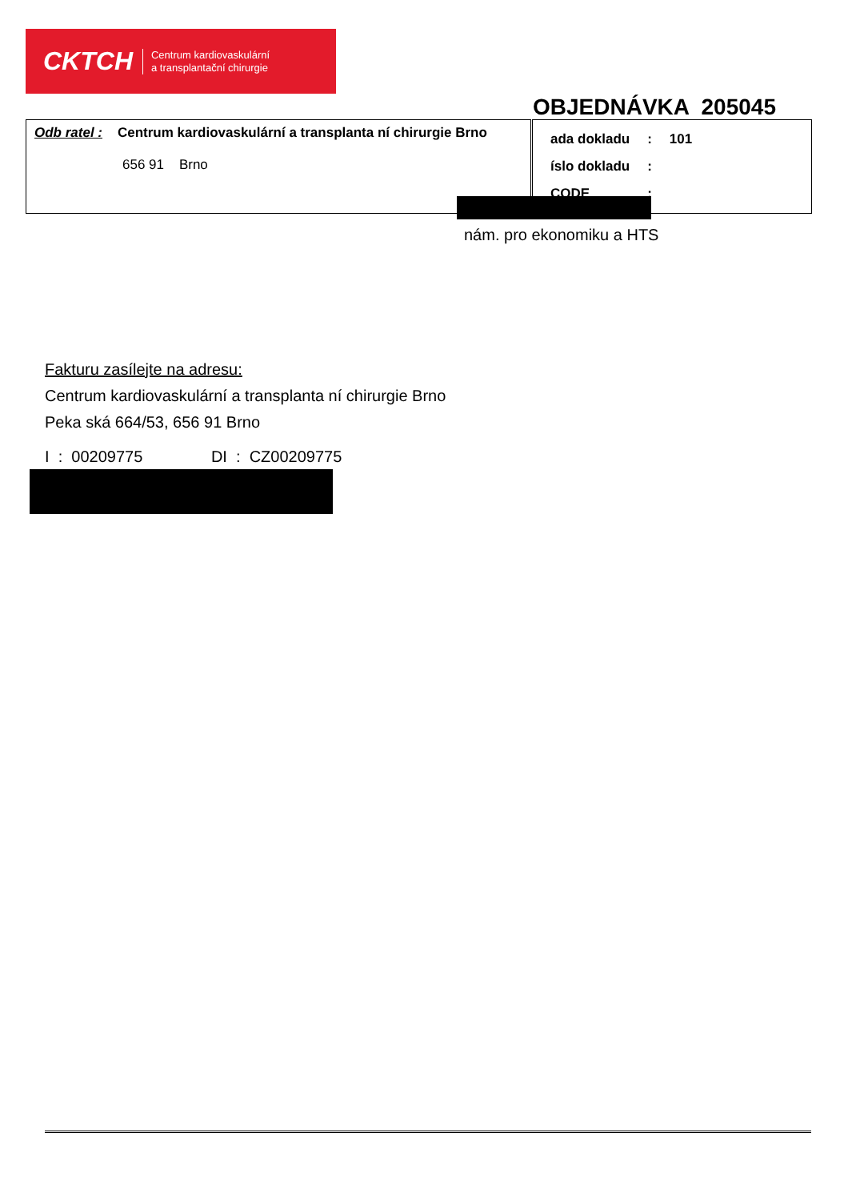CKTCH Centrum kardiovaskulární
a transplantační chirurgie
OBJEDNÁVKA 205045
| Odb ratel : Centrum kardiovaskulární a transplanta ní chirurgie Brno 656 91 Brno | / ada dokladu / : / 101 / / íslo dokladu / : / / / CODE / : / / |
nám. pro ekonomiku a HTS
Fakturu zasílejte na adresu:
Centrum kardiovaskulární a transplanta ní chirurgie Brno
Peka ská 664/53, 656 91 Brno
I : 00209775 DI : CZ00209775